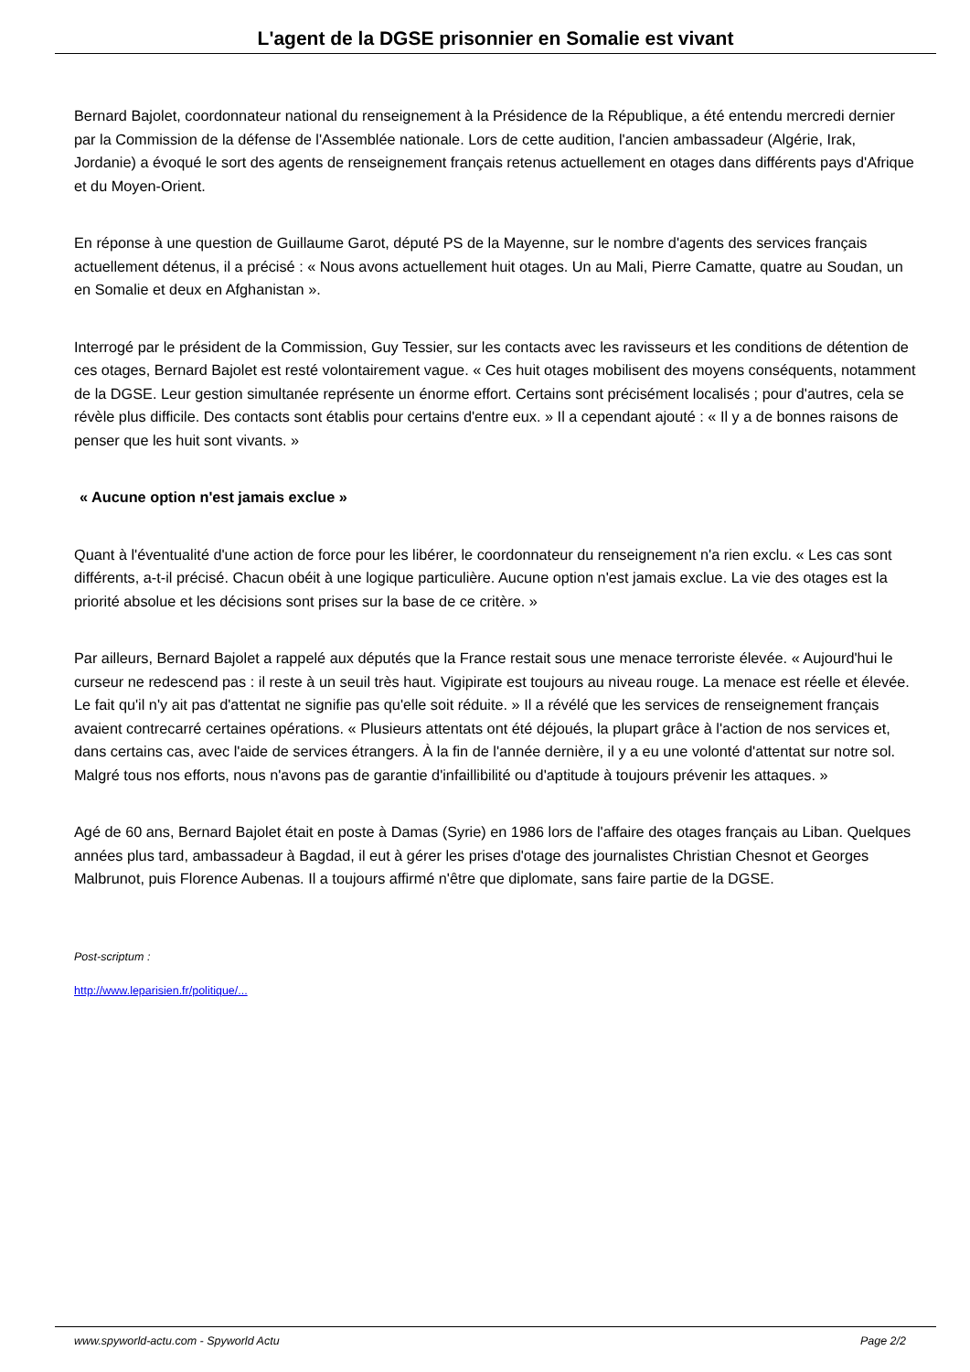L'agent de la DGSE prisonnier en Somalie est vivant
Bernard Bajolet, coordonnateur national du renseignement à la Présidence de la République, a été entendu mercredi dernier par la Commission de la défense de l'Assemblée nationale. Lors de cette audition, l'ancien ambassadeur (Algérie, Irak, Jordanie) a évoqué le sort des agents de renseignement français retenus actuellement en otages dans différents pays d'Afrique et du Moyen-Orient.
En réponse à une question de Guillaume Garot, député PS de la Mayenne, sur le nombre d'agents des services français actuellement détenus, il a précisé : « Nous avons actuellement huit otages. Un au Mali, Pierre Camatte, quatre au Soudan, un en Somalie et deux en Afghanistan ».
Interrogé par le président de la Commission, Guy Tessier, sur les contacts avec les ravisseurs et les conditions de détention de ces otages, Bernard Bajolet est resté volontairement vague. « Ces huit otages mobilisent des moyens conséquents, notamment de la DGSE. Leur gestion simultanée représente un énorme effort. Certains sont précisément localisés ; pour d'autres, cela se révèle plus difficile. Des contacts sont établis pour certains d'entre eux. » Il a cependant ajouté : « Il y a de bonnes raisons de penser que les huit sont vivants. »
« Aucune option n'est jamais exclue »
Quant à l'éventualité d'une action de force pour les libérer, le coordonnateur du renseignement n'a rien exclu. « Les cas sont différents, a-t-il précisé. Chacun obéit à une logique particulière. Aucune option n'est jamais exclue. La vie des otages est la priorité absolue et les décisions sont prises sur la base de ce critère. »
Par ailleurs, Bernard Bajolet a rappelé aux députés que la France restait sous une menace terroriste élevée. « Aujourd'hui le curseur ne redescend pas : il reste à un seuil très haut. Vigipirate est toujours au niveau rouge. La menace est réelle et élevée. Le fait qu'il n'y ait pas d'attentat ne signifie pas qu'elle soit réduite. » Il a révélé que les services de renseignement français avaient contrecarré certaines opérations. « Plusieurs attentats ont été déjoués, la plupart grâce à l'action de nos services et, dans certains cas, avec l'aide de services étrangers. À la fin de l'année dernière, il y a eu une volonté d'attentat sur notre sol. Malgré tous nos efforts, nous n'avons pas de garantie d'infaillibilité ou d'aptitude à toujours prévenir les attaques. »
Agé de 60 ans, Bernard Bajolet était en poste à Damas (Syrie) en 1986 lors de l'affaire des otages français au Liban. Quelques années plus tard, ambassadeur à Bagdad, il eut à gérer les prises d'otage des journalistes Christian Chesnot et Georges Malbrunot, puis Florence Aubenas. Il a toujours affirmé n'être que diplomate, sans faire partie de la DGSE.
Post-scriptum :
http://www.leparisien.fr/politique/...
www.spyworld-actu.com - Spyworld Actu Page 2/2